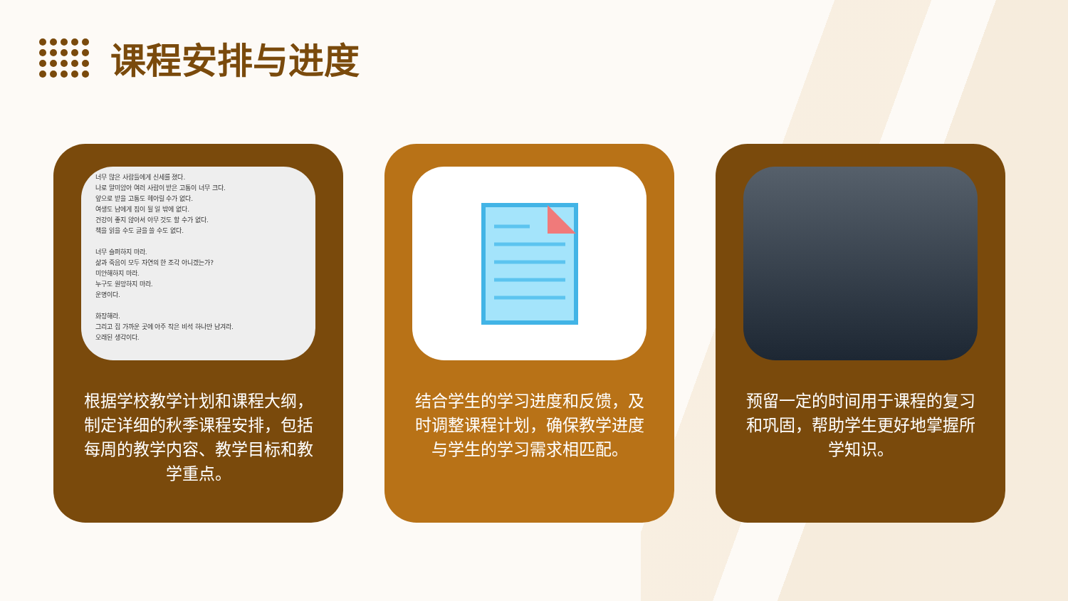课程安排与进度
너무 많은 사람들에게 신세를 졌다.
나로 말미암아 여러 사람이 받은 고통이 너무 크다.
앞으로 받을 고통도 헤아릴 수가 없다.
여생도 남에게 짐이 될 일 밖에 없다.
건강이 좋지 않아서 아무 것도 할 수가 없다.
책을 읽을 수도 글을 쓸 수도 없다.
너무 슬퍼하지 마라.
삶과 죽음이 모두 자연의 한 조각 아니겠는가?
미안해하지 마라.
누구도 원망하지 마라.
운명이다.
화장해라.
그리고 집 가까운 곳에 아주 작은 비석 하나만 남겨라.
오래된 생각이다.
根据学校教学计划和课程大纲，制定详细的秋季课程安排，包括每周的教学内容、教学目标和教学重点。
结合学生的学习进度和反馈，及时调整课程计划，确保教学进度与学生的学习需求相匹配。
预留一定的时间用于课程的复习和巩固，帮助学生更好地掌握所学知识。